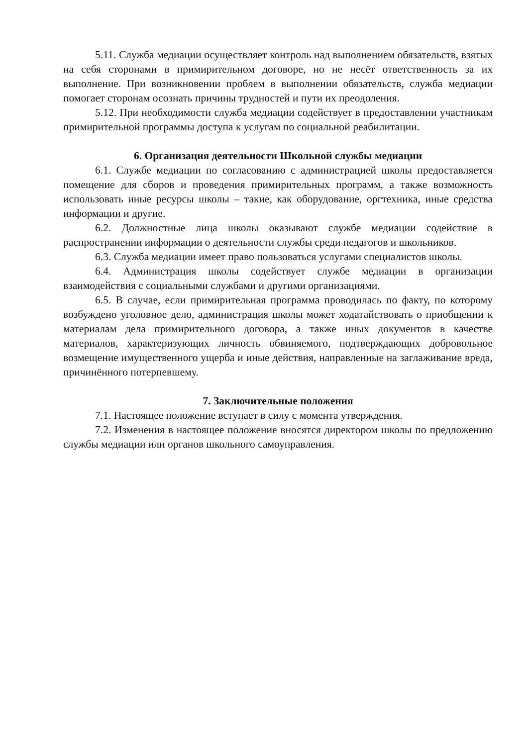5.11. Служба медиации осуществляет контроль над выполнением обязательств, взятых на себя сторонами в примирительном договоре, но не несёт ответственность за их выполнение. При возникновении проблем в выполнении обязательств, служба медиации помогает сторонам осознать причины трудностей и пути их преодоления.
5.12. При необходимости служба медиации содействует в предоставлении участникам примирительной программы доступа к услугам по социальной реабилитации.
6. Организация деятельности Школьной службы медиации
6.1. Службе медиации по согласованию с администрацией школы предоставляется помещение для сборов и проведения примирительных программ, а также возможность использовать иные ресурсы школы – такие, как оборудование, оргтехника, иные средства информации и другие.
6.2. Должностные лица школы оказывают службе медиации содействие в распространении информации о деятельности службы среди педагогов и школьников.
6.3. Служба медиации имеет право пользоваться услугами специалистов школы.
6.4. Администрация школы содействует службе медиации в организации взаимодействия с социальными службами и другими организациями.
6.5. В случае, если примирительная программа проводилась по факту, по которому возбуждено уголовное дело, администрация школы может ходатайствовать о приобщении к материалам дела примирительного договора, а также иных документов в качестве материалов, характеризующих личность обвиняемого, подтверждающих добровольное возмещение имущественного ущерба и иные действия, направленные на заглаживание вреда, причинённого потерпевшему.
7. Заключительные положения
7.1. Настоящее положение вступает в силу с момента утверждения.
7.2. Изменения в настоящее положение вносятся директором школы по предложению службы медиации или органов школьного самоуправления.